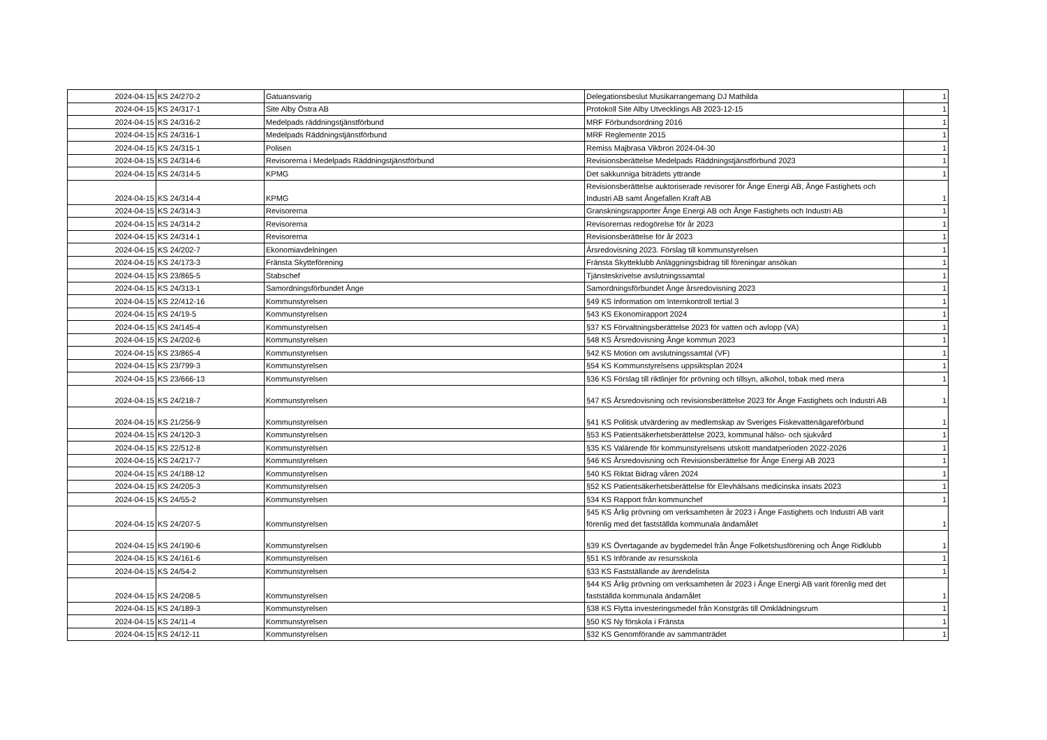| 2024-04-15 | KS 24/270-2 | Gatuansvarig | Delegationsbeslut Musikarrangemang DJ Mathilda | 1 |
| 2024-04-15 | KS 24/317-1 | Site Alby Östra AB | Protokoll Site Alby Utvecklings AB 2023-12-15 | 1 |
| 2024-04-15 | KS 24/316-2 | Medelpads räddningstjänstförbund | MRF Förbundsordning 2016 | 1 |
| 2024-04-15 | KS 24/316-1 | Medelpads Räddningstjänstförbund | MRF Reglemente 2015 | 1 |
| 2024-04-15 | KS 24/315-1 | Polisen | Remiss Majbrasa Vikbron 2024-04-30 | 1 |
| 2024-04-15 | KS 24/314-6 | Revisorerna i Medelpads Räddningstjänstförbund | Revisionsberättelse Medelpads Räddningstjänstförbund 2023 | 1 |
| 2024-04-15 | KS 24/314-5 | KPMG | Det sakkunniga biträdets yttrande | 1 |
| 2024-04-15 | KS 24/314-4 | KPMG | Revisionsberättelse auktoriserade revisorer för Ånge Energi AB, Ånge Fastighets och Industri AB samt Ångefallen Kraft AB | 1 |
| 2024-04-15 | KS 24/314-3 | Revisorerna | Granskningsrapporter Ånge Energi AB och Ånge Fastighets och Industri AB | 1 |
| 2024-04-15 | KS 24/314-2 | Revisorerna | Revisorernas redogörelse för år 2023 | 1 |
| 2024-04-15 | KS 24/314-1 | Revisorerna | Revisionsberättelse för år 2023 | 1 |
| 2024-04-15 | KS 24/202-7 | Ekonomiavdelningen | Årsredovisning 2023. Förslag till kommunstyrelsen | 1 |
| 2024-04-15 | KS 24/173-3 | Fränsta Skytteförening | Fränsta Skytteklubb Anläggningsbidrag till föreningar ansökan | 1 |
| 2024-04-15 | KS 23/865-5 | Stabschef | Tjänsteskrivelse avslutningssamtal | 1 |
| 2024-04-15 | KS 24/313-1 | Samordningsförbundet Ånge | Samordningsförbundet Ånge årsredovisning 2023 | 1 |
| 2024-04-15 | KS 22/412-16 | Kommunstyrelsen | §49 KS Information om Internkontroll tertial 3 | 1 |
| 2024-04-15 | KS 24/19-5 | Kommunstyrelsen | §43 KS Ekonomirapport 2024 | 1 |
| 2024-04-15 | KS 24/145-4 | Kommunstyrelsen | §37 KS Förvaltningsberättelse 2023 för vatten och avlopp (VA) | 1 |
| 2024-04-15 | KS 24/202-6 | Kommunstyrelsen | §48 KS Årsredovisning Ånge kommun 2023 | 1 |
| 2024-04-15 | KS 23/865-4 | Kommunstyrelsen | §42 KS Motion om avslutningssamtal (VF) | 1 |
| 2024-04-15 | KS 23/799-3 | Kommunstyrelsen | §54 KS Kommunstyrelsens uppsiktsplan 2024 | 1 |
| 2024-04-15 | KS 23/666-13 | Kommunstyrelsen | §36 KS Förslag till riktlinjer för prövning och tillsyn, alkohol, tobak med mera | 1 |
| 2024-04-15 | KS 24/218-7 | Kommunstyrelsen | §47 KS Årsredovisning och revisionsberättelse 2023 för Ånge Fastighets och Industri AB | 1 |
| 2024-04-15 | KS 21/256-9 | Kommunstyrelsen | §41 KS Politisk utvärdering av medlemskap av Sveriges Fiskevattenägareförbund | 1 |
| 2024-04-15 | KS 24/120-3 | Kommunstyrelsen | §53 KS Patientsäkerhetsberättelse 2023, kommunal hälso- och sjukvård | 1 |
| 2024-04-15 | KS 22/512-8 | Kommunstyrelsen | §35 KS Valärende för kommunstyrelsens utskott mandatperioden 2022-2026 | 1 |
| 2024-04-15 | KS 24/217-7 | Kommunstyrelsen | §46 KS Årsredovisning och Revisionsberättelse för Ånge Energi AB 2023 | 1 |
| 2024-04-15 | KS 24/188-12 | Kommunstyrelsen | §40 KS Riktat Bidrag våren 2024 | 1 |
| 2024-04-15 | KS 24/205-3 | Kommunstyrelsen | §52 KS Patientsäkerhetsberättelse för Elevhälsans medicinska insats 2023 | 1 |
| 2024-04-15 | KS 24/55-2 | Kommunstyrelsen | §34 KS Rapport från kommunchef | 1 |
| 2024-04-15 | KS 24/207-5 | Kommunstyrelsen | §45 KS Årlig prövning om verksamheten år 2023 i Ånge Fastighets och Industri AB varit förenlig med det fastställda kommunala ändamålet | 1 |
| 2024-04-15 | KS 24/190-6 | Kommunstyrelsen | §39 KS Övertagande av bygdemedel från Ånge Folketshusförening och Ånge Ridklubb | 1 |
| 2024-04-15 | KS 24/161-6 | Kommunstyrelsen | §51 KS Införande av resursskola | 1 |
| 2024-04-15 | KS 24/54-2 | Kommunstyrelsen | §33 KS Fastställande av ärendelista | 1 |
| 2024-04-15 | KS 24/208-5 | Kommunstyrelsen | §44 KS Årlig prövning om verksamheten år 2023 i Ånge Energi AB varit förenlig med det fastställda kommunala ändamålet | 1 |
| 2024-04-15 | KS 24/189-3 | Kommunstyrelsen | §38 KS Flytta investeringsmedel från Konstgräs till Omklädningsrum | 1 |
| 2024-04-15 | KS 24/11-4 | Kommunstyrelsen | §50 KS Ny förskola i Fränsta | 1 |
| 2024-04-15 | KS 24/12-11 | Kommunstyrelsen | §32 KS Genomförande av sammanträdet | 1 |